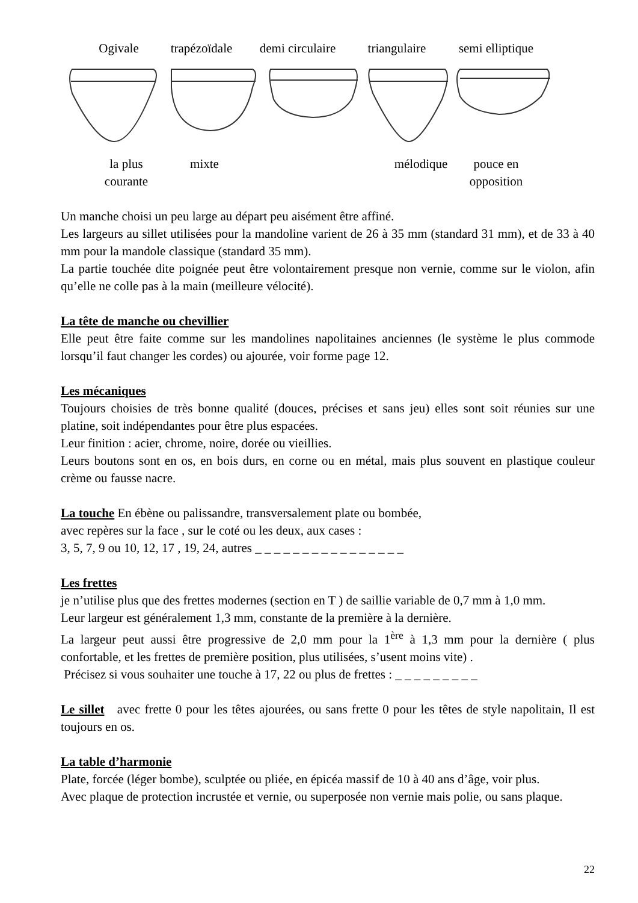Ogivale trapézoïdale demi circulaire
triangulaire semi elliptique
la plus courante
mixte mélodique
pouce en opposition
Un manche choisi un peu large au départ peu aisément être affiné.
Les largeurs au sillet utilisées pour la mandoline varient de 26 à 35 mm (standard 31 mm), et de 33 à 40 mm pour la mandole classique (standard 35 mm).
La partie touchée dite poignée peut être volontairement presque non vernie, comme sur le violon, afin qu’elle ne colle pas à la main (meilleure vélocité).
La tête de manche ou chevillier
Elle peut être faite comme sur les mandolines napolitaines anciennes (le système le plus commode lorsqu’il faut changer les cordes) ou ajourée, voir forme page 12.
Les mécaniques
Toujours choisies de très bonne qualité (douces, précises et sans jeu) elles sont soit réunies sur une platine, soit indépendantes pour être plus espacées.
Leur finition : acier, chrome, noire, dorée ou vieillies.
Leurs boutons sont en os, en bois durs, en corne ou en métal, mais plus souvent en plastique couleur crème ou fausse nacre.
La touche
En ébène ou palissandre, transversalement plate ou bombée,
avec repères sur la face , sur le coté ou les deux, aux cases :
3, 5, 7, 9 ou 10, 12, 17 , 19, 24, autres _ _ _ _ _ _ _ _ _ _ _ _ _ _ _ _
Les frettes
je n’utilise plus que des frettes modernes (section en T ) de saillie variable de 0,7 mm à 1,0 mm.
Leur largeur est généralement 1,3 mm, constante de la première à la dernière.
La largeur peut aussi être progressive de 2,0 mm pour la 1<sup>ère</sup> à 1,3 mm pour la dernière ( plus confortable, et les frettes de première position, plus utilisées, s’usent moins vite) .
Précisez si vous souhaiter une touche à 17, 22 ou plus de frettes : _ _ _ _ _ _ _ _ _
Le sillet
avec frette 0 pour les têtes ajourées, ou sans frette 0 pour les têtes de style napolitain, Il est toujours en os.
La table d’harmonie
Plate, forcée (léger bombe), sculptée ou pliée, en épicéa massif de 10 à 40 ans d’âge, voir plus.
Avec plaque de protection incrustée et vernie, ou superposée non vernie mais polie, ou sans plaque.
22